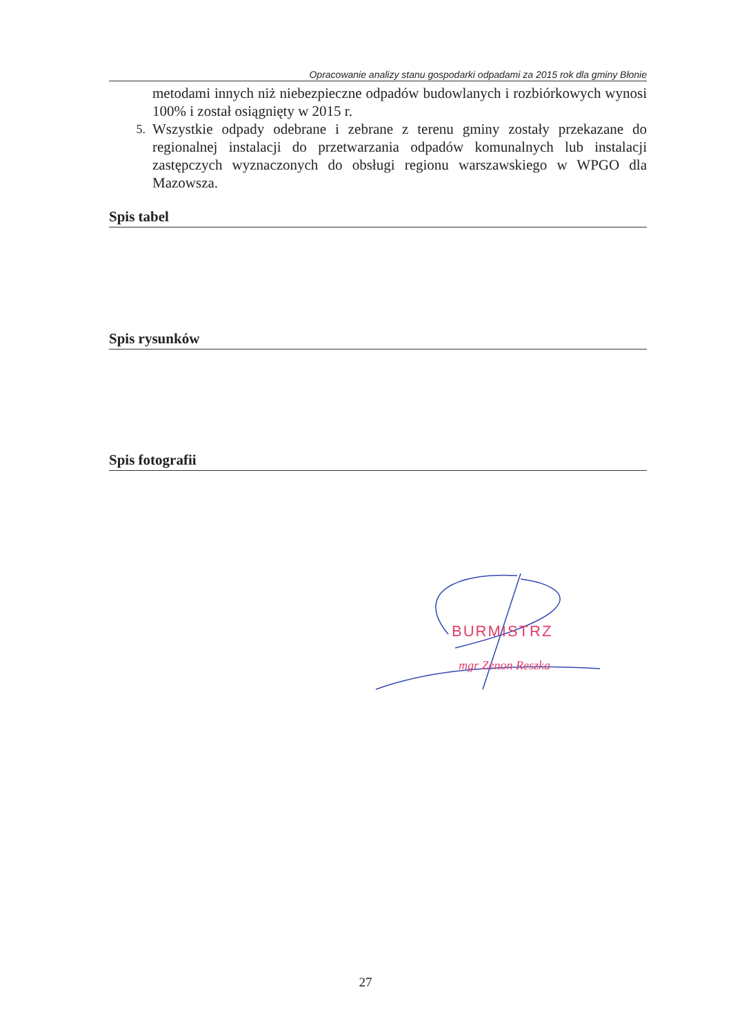Opracowanie analizy stanu gospodarki odpadami za 2015 rok dla gminy Błonie
metodami innych niż niebezpieczne odpadów budowlanych i rozbiórkowych wynosi 100% i został osiągnięty w 2015 r.
5.
Wszystkie odpady odebrane i zebrane z terenu gminy zostały przekazane do regionalnej instalacji do przetwarzania odpadów komunalnych lub instalacji zastępczych wyznaczonych do obsługi regionu warszawskiego w WPGO dla Mazowsza.
Spis tabel
Spis rysunków
Spis fotografii
BURMISTRZ
mgr Zenon Reszka
27